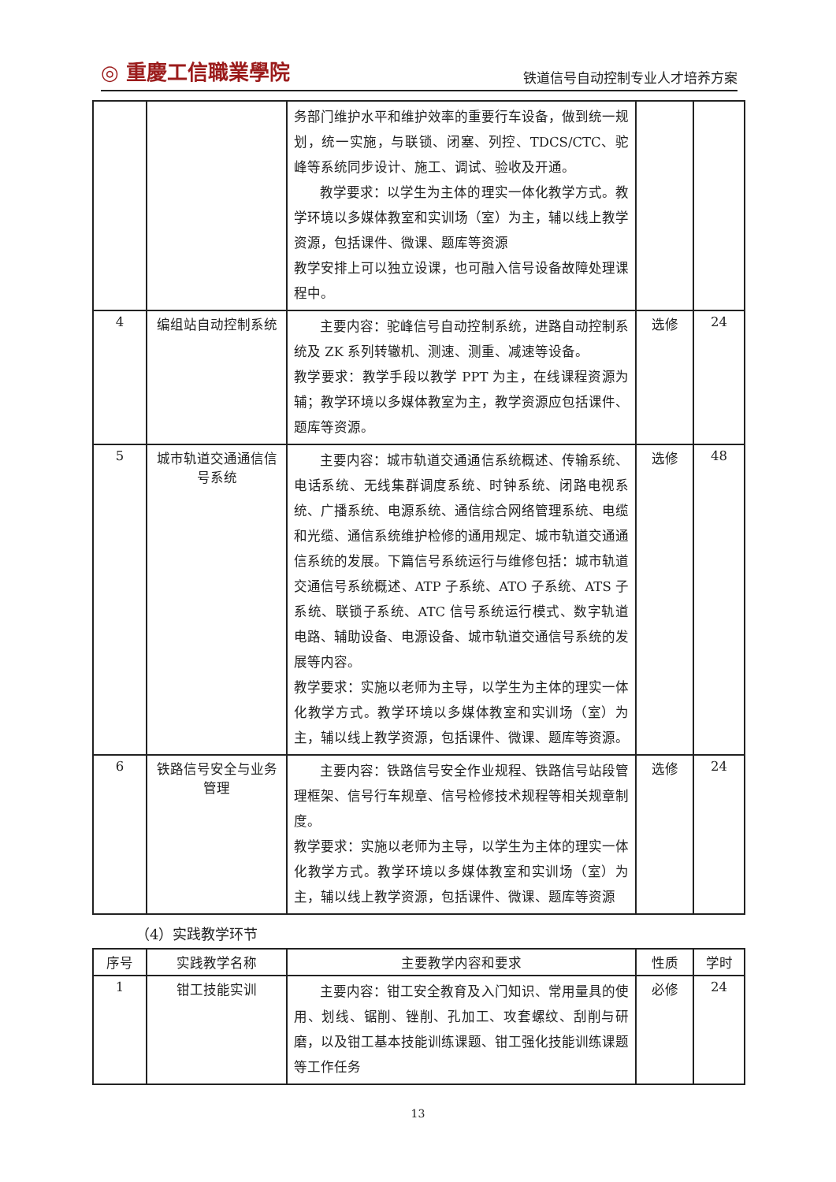◎ 重慶工信職業學院
铁道信号自动控制专业人才培养方案
| | | 务部门维护水平和维护效率的重要行车设备，做到统一规划，统一实施，与联锁、闭塞、列控、TDCS/CTC、驼峰等系统同步设计、施工、调试、验收及开通。 教学要求：以学生为主体的理实一体化教学方式。教学环境以多媒体教室和实训场（室）为主，辅以线上教学资源，包括课件、微课、题库等资源 教学安排上可以独立设课，也可融入信号设备故障处理课程中。 | | |
| 4 | 编组站自动控制系统 | 主要内容：驼峰信号自动控制系统，进路自动控制系统及 ZK 系列转辙机、测速、测重、减速等设备。 教学要求：教学手段以教学 PPT 为主，在线课程资源为辅；教学环境以多媒体教室为主，教学资源应包括课件、题库等资源。 | 选修 | 24 |
| 5 | 城市轨道交通通信信号系统 | 主要内容：城市轨道交通通信系统概述、传输系统、电话系统、无线集群调度系统、时钟系统、闭路电视系统、广播系统、电源系统、通信综合网络管理系统、电缆和光缆、通信系统维护检修的通用规定、城市轨道交通通信系统的发展。下篇信号系统运行与维修包括：城市轨道交通信号系统概述、ATP 子系统、ATO 子系统、ATS 子系统、联锁子系统、ATC 信号系统运行模式、数字轨道电路、辅助设备、电源设备、城市轨道交通信号系统的发展等内容。 教学要求：实施以老师为主导，以学生为主体的理实一体化教学方式。教学环境以多媒体教室和实训场（室）为主，辅以线上教学资源，包括课件、微课、题库等资源。 | 选修 | 48 |
| 6 | 铁路信号安全与业务管理 | 主要内容：铁路信号安全作业规程、铁路信号站段管理框架、信号行车规章、信号检修技术规程等相关规章制度。 教学要求：实施以老师为主导，以学生为主体的理实一体化教学方式。教学环境以多媒体教室和实训场（室）为主，辅以线上教学资源，包括课件、微课、题库等资源 | 选修 | 24 |
（4）实践教学环节
| 序号 | 实践教学名称 | 主要教学内容和要求 | 性质 | 学时 |
| --- | --- | --- | --- | --- |
| 1 | 钳工技能实训 | 主要内容：钳工安全教育及入门知识、常用量具的使用、划线、锯削、锉削、孔加工、攻套螺纹、刮削与研磨，以及钳工基本技能训练课题、钳工强化技能训练课题等工作任务 | 必修 | 24 |
13